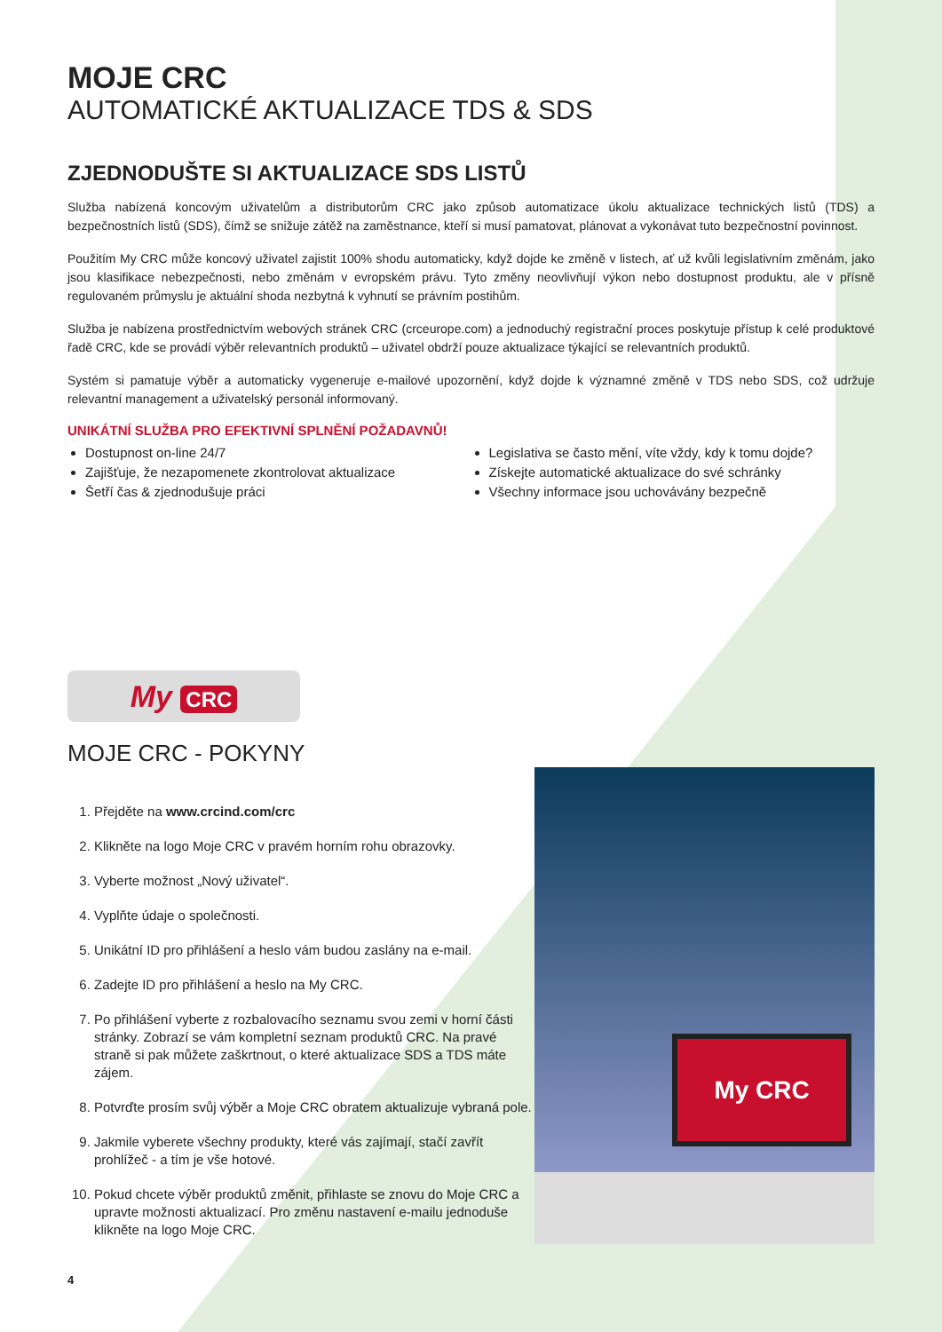MOJE CRC
AUTOMATICKÉ AKTUALIZACE TDS & SDS
ZJEDNODUŠTE SI AKTUALIZACE SDS LISTŮ
Služba nabízená koncovým uživatelům a distributorům CRC jako způsob automatizace úkolu aktualizace technických listů (TDS) a bezpečnostních listů (SDS), čímž se snižuje zátěž na zaměstnance, kteří si musí pamatovat, plánovat a vykonávat tuto bezpečnostní povinnost.
Použitím My CRC může koncový uživatel zajistit 100% shodu automaticky, když dojde ke změně v listech, ať už kvůli legislativním změnám, jako jsou klasifikace nebezpečnosti, nebo změnám v evropském právu. Tyto změny neovlivňují výkon nebo dostupnost produktu, ale v přísně regulovaném průmyslu je aktuální shoda nezbytná k vyhnutí se právním postihům.
Služba je nabízena prostřednictvím webových stránek CRC (crceurope.com) a jednoduchý registrační proces poskytuje přístup k celé produktové řadě CRC, kde se provádí výběr relevantních produktů – uživatel obdrží pouze aktualizace týkající se relevantních produktů.
Systém si pamatuje výběr a automaticky vygeneruje e-mailové upozornění, když dojde k významné změně v TDS nebo SDS, což udržuje relevantní management a uživatelský personál informovaný.
UNIKÁTNÍ SLUŽBA PRO EFEKTIVNÍ SPLNĚNÍ POŽADAVNŮ!
Dostupnost on-line 24/7
Zajišťuje, že nezapomenete zkontrolovat aktualizace
Šetří čas & zjednodušuje práci
Legislativa se často mění, víte vždy, kdy k tomu dojde?
Získejte automatické aktualizace do své schránky
Všechny informace jsou uchovávány bezpečně
My CRC
MOJE CRC - POKYNY
1. Přejděte na www.crcind.com/crc
2. Klikněte na logo Moje CRC v pravém horním rohu obrazovky.
3. Vyberte možnost „Nový uživatel“.
4. Vyplňte údaje o společnosti.
5. Unikátní ID pro přihlášení a heslo vám budou zaslány na e-mail.
6. Zadejte ID pro přihlášení a heslo na My CRC.
7. Po přihlášení vyberte z rozbalovacího seznamu svou zemi v horní části stránky. Zobrazí se vám kompletní seznam produktů CRC. Na pravé straně si pak můžete zaškrtnout, o které aktualizace SDS a TDS máte zájem.
8. Potvrďte prosím svůj výběr a Moje CRC obratem aktualizuje vybraná pole.
9. Jakmile vyberete všechny produkty, které vás zajímají, stačí zavřít prohlížeč - a tím je vše hotové.
10. Pokud chcete výběr produktů změnit, přihlaste se znovu do Moje CRC a upravte možnosti aktualizací. Pro změnu nastavení e-mailu jednoduše klikněte na logo Moje CRC.
My CRC
4